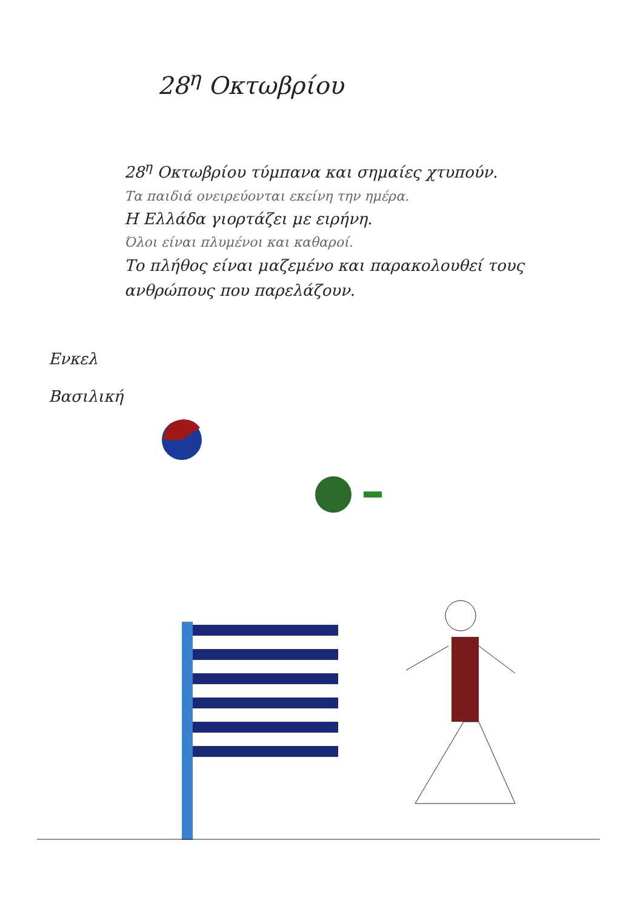28<sup>η</sup> Οκτωβρίου
28<sup>η</sup> Οκτωβρίου τύμπανα και σημαίες χτυπούν.
Τα παιδιά ονειρεύονται εκείνη την ημέρα.
Η Ελλάδα γιορτάζει με ειρήνη.
Όλοι είναι πλυμένοι και καθαροί.
Το πλήθος είναι μαζεμένο και παρακολουθεί τους ανθρώπους που παρελάζουν.
Ενκελ
Βασιλική